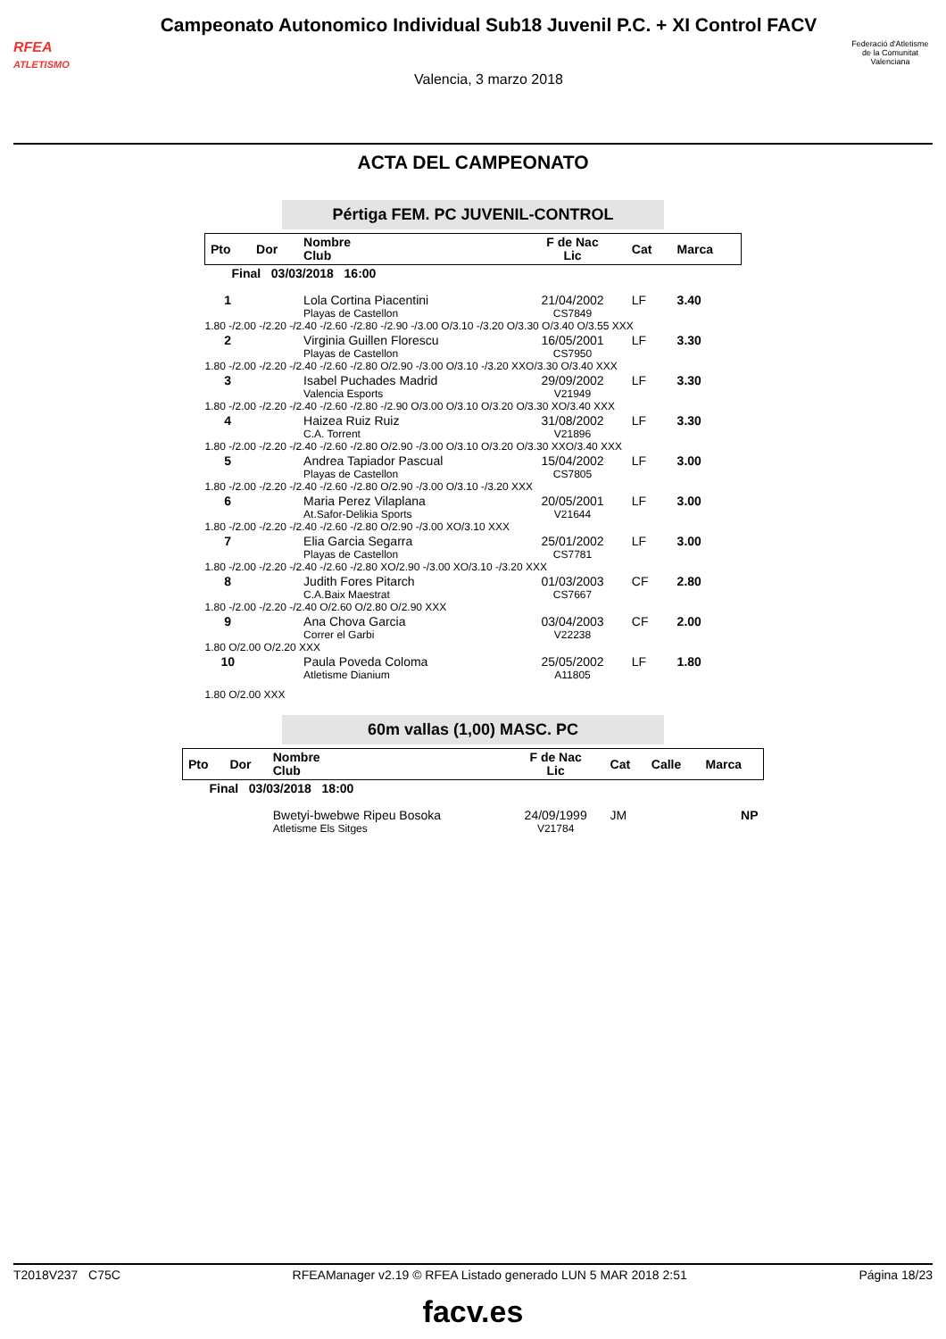RFEA
ATLETISMO
Campeonato Autonomico Individual Sub18 Juvenil P.C. + XI Control FACV
Valencia, 3 marzo 2018
Federació d'Atletisme de la Comunitat Valenciana
ACTA DEL CAMPEONATO
Pértiga FEM. PC JUVENIL-CONTROL
| Pto | Dor | Nombre Club | F de Nac Lic | Cat | Marca |
| --- | --- | --- | --- | --- | --- |
| Final 03/03/2018 16:00 | | | | | |
| 1 | | Lola Cortina Piacentini Playas de Castellon | 21/04/2002 CS7849 | LF | 3.40 |
| 1.80 -/2.00 -/2.20 -/2.40 -/2.60 -/2.80 -/2.90 -/3.00 O/3.10 -/3.20 O/3.30 O/3.40 O/3.55 XXX | | | | | |
| 2 | | Virginia Guillen Florescu Playas de Castellon | 16/05/2001 CS7950 | LF | 3.30 |
| 1.80 -/2.00 -/2.20 -/2.40 -/2.60 -/2.80 O/2.90 -/3.00 O/3.10 -/3.20 XXO/3.30 O/3.40 XXX | | | | | |
| 3 | | Isabel Puchades Madrid Valencia Esports | 29/09/2002 V21949 | LF | 3.30 |
| 1.80 -/2.00 -/2.20 -/2.40 -/2.60 -/2.80 -/2.90 O/3.00 O/3.10 O/3.20 O/3.30 XO/3.40 XXX | | | | | |
| 4 | | Haizea Ruiz Ruiz C.A. Torrent | 31/08/2002 V21896 | LF | 3.30 |
| 1.80 -/2.00 -/2.20 -/2.40 -/2.60 -/2.80 O/2.90 -/3.00 O/3.10 O/3.20 O/3.30 XXO/3.40 XXX | | | | | |
| 5 | | Andrea Tapiador Pascual Playas de Castellon | 15/04/2002 CS7805 | LF | 3.00 |
| 1.80 -/2.00 -/2.20 -/2.40 -/2.60 -/2.80 O/2.90 -/3.00 O/3.10 -/3.20 XXX | | | | | |
| 6 | | Maria Perez Vilaplana At.Safor-Delikia Sports | 20/05/2001 V21644 | LF | 3.00 |
| 1.80 -/2.00 -/2.20 -/2.40 -/2.60 -/2.80 O/2.90 -/3.00 XO/3.10 XXX | | | | | |
| 7 | | Elia Garcia Segarra Playas de Castellon | 25/01/2002 CS7781 | LF | 3.00 |
| 1.80 -/2.00 -/2.20 -/2.40 -/2.60 -/2.80 XO/2.90 -/3.00 XO/3.10 -/3.20 XXX | | | | | |
| 8 | | Judith Fores Pitarch C.A.Baix Maestrat | 01/03/2003 CS7667 | CF | 2.80 |
| 1.80 -/2.00 -/2.20 -/2.40 O/2.60 O/2.80 O/2.90 XXX | | | | | |
| 9 | | Ana Chova Garcia Correr el Garbi | 03/04/2003 V22238 | CF | 2.00 |
| 1.80 O/2.00 O/2.20 XXX | | | | | |
| 10 | | Paula Poveda Coloma Atletisme Dianium | 25/05/2002 A11805 | LF | 1.80 |
| 1.80 O/2.00 XXX | | | | | |
60m vallas (1,00) MASC. PC
| Pto | Dor | Nombre Club | F de Nac Lic | Cat | Calle | Marca |
| --- | --- | --- | --- | --- | --- | --- |
| Final 03/03/2018 18:00 | | | | | | |
| | | Bwetyi-bwebwe Ripeu Bosoka Atletisme Els Sitges | 24/09/1999 V21784 | JM | | NP |
T2018V237 C75C RFEAManager v2.19 © RFEA Listado generado LUN 5 MAR 2018 2:51 Página 18/23
facv.es